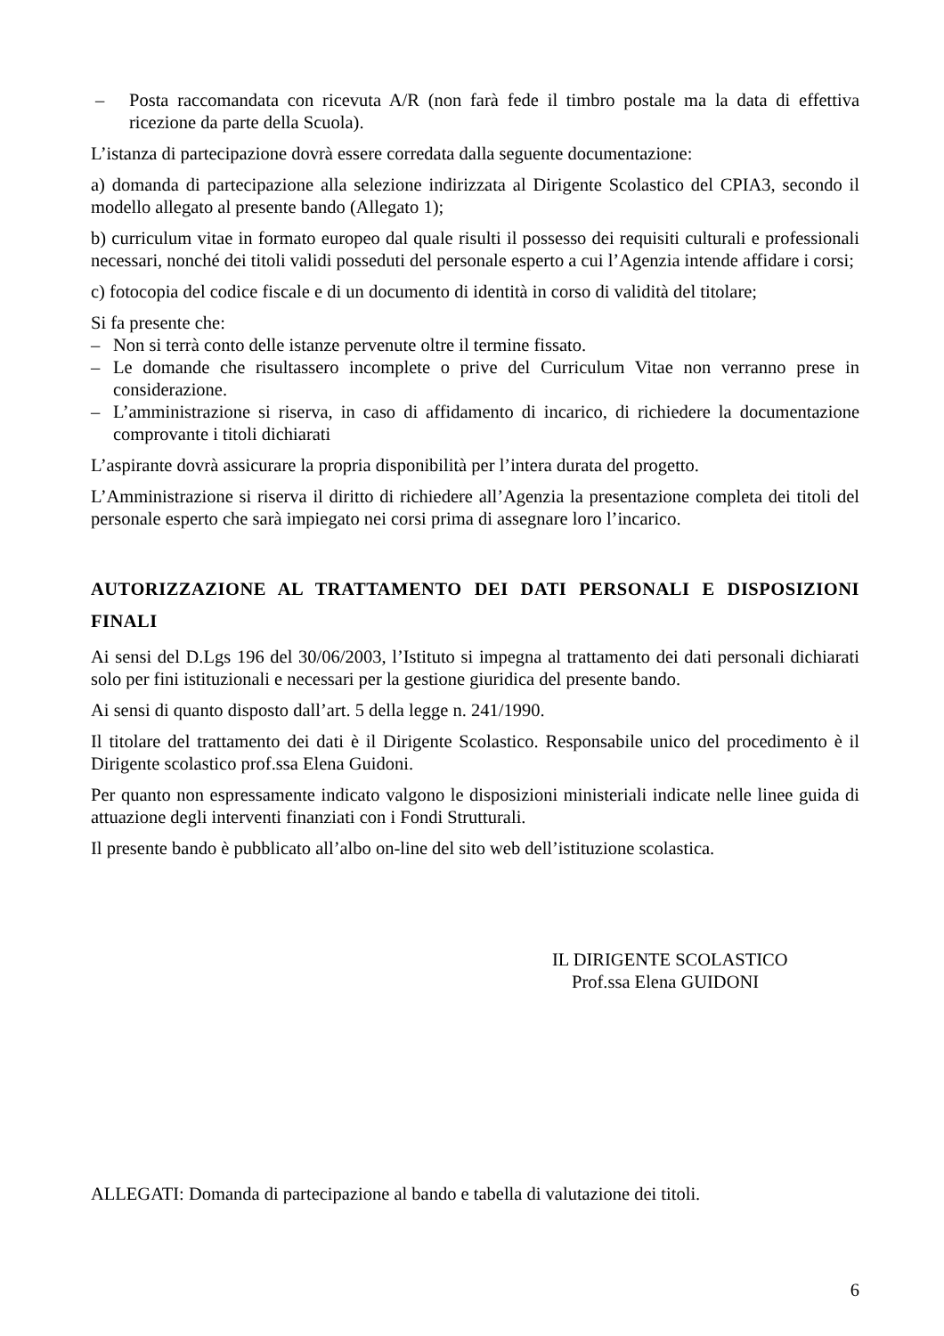– Posta raccomandata con ricevuta A/R (non farà fede il timbro postale ma la data di effettiva ricezione da parte della Scuola).
L’istanza di partecipazione dovrà essere corredata dalla seguente documentazione:
a) domanda di partecipazione alla selezione indirizzata al Dirigente Scolastico del CPIA3, secondo il modello allegato al presente bando (Allegato 1);
b) curriculum vitae in formato europeo dal quale risulti il possesso dei requisiti culturali e professionali necessari, nonché dei titoli validi posseduti del personale esperto a cui l’Agenzia intende affidare i corsi;
c) fotocopia del codice fiscale e di un documento di identità in corso di validità del titolare;
Si fa presente che:
– Non si terrà conto delle istanze pervenute oltre il termine fissato.
– Le domande che risultassero incomplete o prive del Curriculum Vitae non verranno prese in considerazione.
– L’amministrazione si riserva, in caso di affidamento di incarico, di richiedere la documentazione comprovante i titoli dichiarati
L’aspirante dovrà assicurare la propria disponibilità per l’intera durata del progetto.
L’Amministrazione si riserva il diritto di richiedere all’Agenzia la presentazione completa dei titoli del personale esperto che sarà impiegato nei corsi prima di assegnare loro l’incarico.
AUTORIZZAZIONE AL TRATTAMENTO DEI DATI PERSONALI E DISPOSIZIONI FINALI
Ai sensi del D.Lgs 196 del 30/06/2003, l’Istituto si impegna al trattamento dei dati personali dichiarati solo per fini istituzionali e necessari per la gestione giuridica del presente bando.
Ai sensi di quanto disposto dall’art. 5 della legge n. 241/1990.
Il titolare del trattamento dei dati è il Dirigente Scolastico. Responsabile unico del procedimento è il Dirigente scolastico prof.ssa Elena Guidoni.
Per quanto non espressamente indicato valgono le disposizioni ministeriali indicate nelle linee guida di attuazione degli interventi finanziati con i Fondi Strutturali.
Il presente bando è pubblicato all’albo on-line del sito web dell’istituzione scolastica.
IL DIRIGENTE SCOLASTICO
Prof.ssa Elena GUIDONI
ALLEGATI: Domanda di partecipazione al bando e tabella di valutazione dei titoli.
6